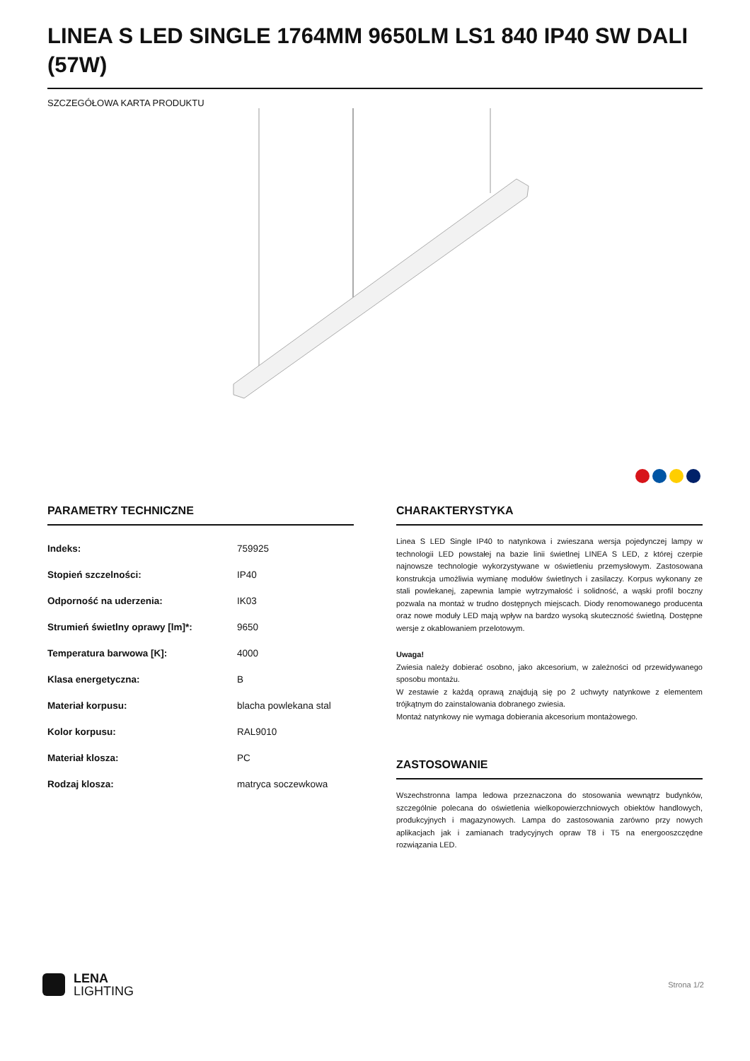LINEA S LED SINGLE 1764MM 9650LM LS1 840 IP40 SW DALI (57W)
SZCZEGÓŁOWA KARTA PRODUKTU
PARAMETRY TECHNICZNE
| Indeks: | 759925 |
| Stopień szczelności: | IP40 |
| Odporność na uderzenia: | IK03 |
| Strumień świetlny oprawy [lm]*: | 9650 |
| Temperatura barwowa [K]: | 4000 |
| Klasa energetyczna: | B |
| Materiał korpusu: | blacha powlekana stal |
| Kolor korpusu: | RAL9010 |
| Materiał klosza: | PC |
| Rodzaj klosza: | matryca soczewkowa |
CHARAKTERYSTYKA
Linea S LED Single IP40 to natynkowa i zwieszana wersja pojedynczej lampy w technologii LED powstałej na bazie linii świetlnej LINEA S LED, z której czerpie najnowsze technologie wykorzystywane w oświetleniu przemysłowym. Zastosowana konstrukcja umożliwia wymianę modułów świetlnych i zasilaczy. Korpus wykonany ze stali powlekanej, zapewnia lampie wytrzymałość i solidność, a wąski profil boczny pozwala na montaż w trudno dostępnych miejscach. Diody renomowanego producenta oraz nowe moduły LED mają wpływ na bardzo wysoką skuteczność świetlną. Dostępne wersje z okablowaniem przelotowym.
Uwaga!
Zwiesia należy dobierać osobno, jako akcesorium, w zależności od przewidywanego sposobu montażu.
W zestawie z każdą oprawą znajdują się po 2 uchwyty natynkowe z elementem trójkątnym do zainstalowania dobranego zwiesia.
Montaż natynkowy nie wymaga dobierania akcesorium montażowego.
ZASTOSOWANIE
Wszechstronna lampa ledowa przeznaczona do stosowania wewnątrz budynków, szczególnie polecana do oświetlenia wielkopowierzchniowych obiektów handlowych, produkcyjnych i magazynowych. Lampa do zastosowania zarówno przy nowych aplikacjach jak i zamianach tradycyjnych opraw T8 i T5 na energooszczędne rozwiązania LED.
LENA
LIGHTING
Strona 1/2